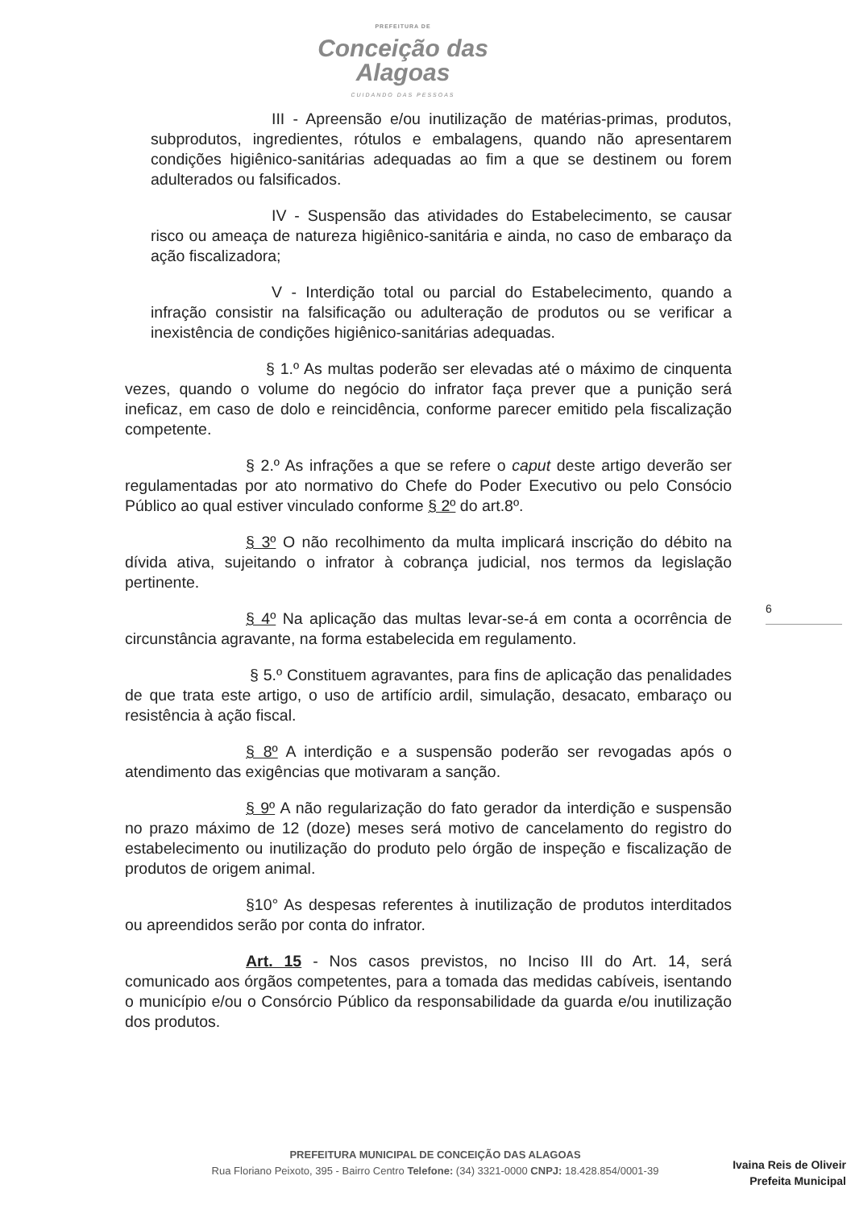PREFEITURA DE
Conceição das Alagoas
CUIDANDO DAS PESSOAS
III - Apreensão e/ou inutilização de matérias-primas, produtos, subprodutos, ingredientes, rótulos e embalagens, quando não apresentarem condições higiênico-sanitárias adequadas ao fim a que se destinem ou forem adulterados ou falsificados.
IV - Suspensão das atividades do Estabelecimento, se causar risco ou ameaça de natureza higiênico-sanitária e ainda, no caso de embaraço da ação fiscalizadora;
V - Interdição total ou parcial do Estabelecimento, quando a infração consistir na falsificação ou adulteração de produtos ou se verificar a inexistência de condições higiênico-sanitárias adequadas.
§ 1.º As multas poderão ser elevadas até o máximo de cinquenta vezes, quando o volume do negócio do infrator faça prever que a punição será ineficaz, em caso de dolo e reincidência, conforme parecer emitido pela fiscalização competente.
§ 2.º As infrações a que se refere o caput deste artigo deverão ser regulamentadas por ato normativo do Chefe do Poder Executivo ou pelo Consócio Público ao qual estiver vinculado conforme § 2º do art.8º.
§ 3º O não recolhimento da multa implicará inscrição do débito na dívida ativa, sujeitando o infrator à cobrança judicial, nos termos da legislação pertinente.
§ 4º Na aplicação das multas levar-se-á em conta a ocorrência de circunstância agravante, na forma estabelecida em regulamento.
§ 5.º Constituem agravantes, para fins de aplicação das penalidades de que trata este artigo, o uso de artifício ardil, simulação, desacato, embaraço ou resistência à ação fiscal.
§ 8º A interdição e a suspensão poderão ser revogadas após o atendimento das exigências que motivaram a sanção.
§ 9º A não regularização do fato gerador da interdição e suspensão no prazo máximo de 12 (doze) meses será motivo de cancelamento do registro do estabelecimento ou inutilização do produto pelo órgão de inspeção e fiscalização de produtos de origem animal.
§10° As despesas referentes à inutilização de produtos interditados ou apreendidos serão por conta do infrator.
Art. 15 - Nos casos previstos, no Inciso III do Art. 14, será comunicado aos órgãos competentes, para a tomada das medidas cabíveis, isentando o município e/ou o Consórcio Público da responsabilidade da guarda e/ou inutilização dos produtos.
6
PREFEITURA MUNICIPAL DE CONCEIÇÃO DAS ALAGOAS
Rua Floriano Peixoto, 395 - Bairro Centro Telefone: (34) 3321-0000 CNPJ: 18.428.854/0001-39
Ivaina Reis de Oliveir
Prefeita Municipal